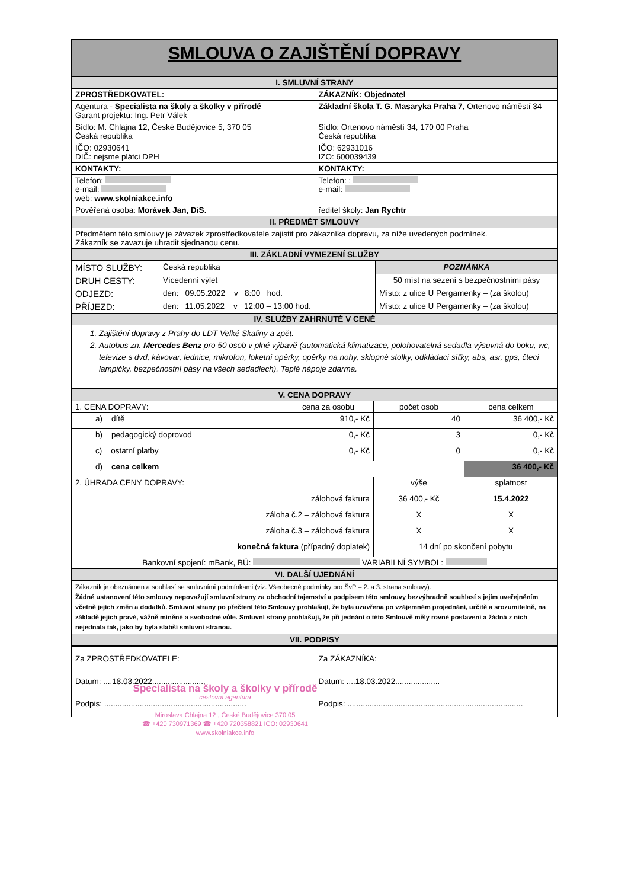| SMLOUVA O ZAJIŠTĚNÍ DOPRAVY | |
| I. SMLUVNÍ STRANY | |
| ZPROSTŘEDKOVATEL: | ZÁKAZNÍK: Objednatel |
| Agentura - Specialista na školy a školky v přírodě Garant projektu: Ing. Petr Válek | Základní škola T. G. Masaryka Praha 7 , Ortenovo náměstí 34 |
| Sídlo: M. Chlajna 12, České Budějovice 5, 370 05 Česká republika | Sídlo: Ortenovo náměstí 34, 170 00 Praha Česká republika |
| IČO: 02930641 DIČ: nejsme plátci DPH | IČO: 62931016 IZO: 600039439 |
| KONTAKTY: | KONTAKTY: |
| Telefon: e-mail: web: www.skolniakce.info | Telefon: : e-mail: |
| Pověřená osoba: Morávek Jan, DiS. | ředitel školy: Jan Rychtr |
| II. PŘEDMĚT SMLOUVY | |
| Předmětem této smlouvy je závazek zprostředkovatele zajistit pro zákazníka dopravu, za níže uvedených podmínek. Zákazník se zavazuje uhradit sjednanou cenu. | |
| III. ZÁKLADNÍ VYMEZENÍ SLUŽBY | |
| MÍSTO SLUŽBY: | Česká republika | POZNÁMKA |
| DRUH CESTY: | Vícedenní výlet | 50 míst na sezení s bezpečnostními pásy |
| ODJEZD: | den: 09.05.2022 v 8:00 hod. | Místo: z ulice U Pergamenky – (za školou) |
| PŘÍJEZD: | den: 11.05.2022 v 12:00 – 13:00 hod. | Místo: z ulice U Pergamenky – (za školou) |
| IV. SLUŽBY ZAHRNUTÉ V CENĚ | | |
| 1. Zajištění dopravy z Prahy do LDT Velké Skaliny a zpět. 2. Autobus zn. Mercedes Benz pro 50 osob v plné výbavě (automatická klimatizace, polohovatelná sedadla výsuvná do boku, wc, televize s dvd, kávovar, lednice, mikrofon, loketní opěrky, opěrky na nohy, sklopné stolky, odkládací síťky, abs, asr, gps, čtecí lampičky, bezpečnostní pásy na všech sedadlech). Teplé nápoje zdarma. | | |
| V. CENA DOPRAVY | | | |
| --- | --- | --- | --- |
| 1. CENA DOPRAVY: | cena za osobu | počet osob | cena celkem |
| a) dítě | 910,- Kč | 40 | 36 400,- Kč |
| b) pedagogický doprovod | 0,- Kč | 3 | 0,- Kč |
| c) ostatní platby | 0,- Kč | 0 | 0,- Kč |
| d) cena celkem | | | 36 400,- Kč |
| 2. ÚHRADA CENY DOPRAVY: | | výše | splatnost |
| zálohová faktura | | 36 400,- Kč | 15.4.2022 |
| záloha č.2 – zálohová faktura | | X | X |
| záloha č.3 – zálohová faktura | | X | X |
| konečná faktura (případný doplatek) | | 14 dní po skončení pobytu | |
| Bankovní spojení: mBank, BÚ: VARIABILNÍ SYMBOL: | | | |
| VI. DALŠÍ UJEDNÁNÍ | | | |
| Zákazník je obeznámen a souhlasí se smluvními podmínkami (viz. Všeobecné podmínky pro ŠvP – 2. a 3. strana smlouvy). Žádné ustanovení této smlouvy nepovažují smluvní strany za obchodní tajemství a podpisem této smlouvy bezvýhradně souhlasí s jejím uveřejněním včetně jejích změn a dodatků. Smluvní strany po přečtení této Smlouvy prohlašují, že byla uzavřena po vzájemném projednání, určitě a srozumitelně, na základě jejich pravé, vážně míněné a svobodné vůle. Smluvní strany prohlašují, že při jednání o této Smlouvě měly rovné postavení a žádná z nich nejednala tak, jako by byla slabší smluvní stranou. | | | |
| VII. PODPISY | | | |
| Za ZPROSTŘEDKOVATELE: Datum: ....18.03.2022........................ Podpis: ................................................................ | Za ZÁKAZNÍKA: Datum: ....18.03.2022.................... Podpis: ............................................................................... |
Specialista na školy a školky v přírodě
cestovní agentura
Miroslava Chlajna 12 , České Budějovice 370 05
☎ +420 730971369 ☎ +420 720358821 ICO: 02930641
www.skolniakce.info